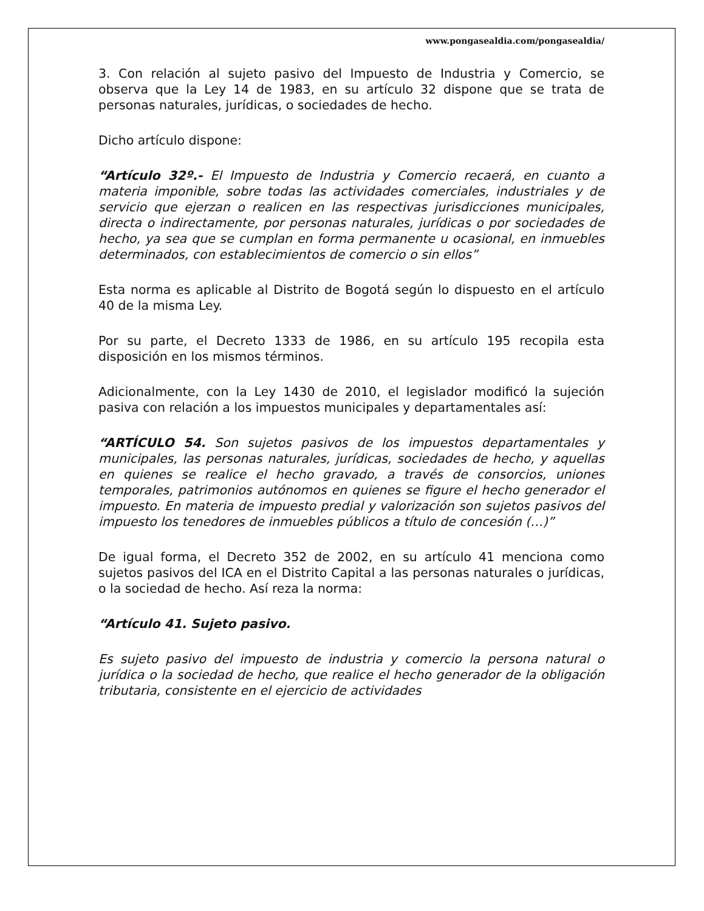www.pongasealdia.com/pongasealdia/
3. Con relación al sujeto pasivo del Impuesto de Industria y Comercio, se observa que la Ley 14 de 1983, en su artículo 32 dispone que se trata de personas naturales, jurídicas, o sociedades de hecho.
Dicho artículo dispone:
“Artículo 32º.- El Impuesto de Industria y Comercio recaerá, en cuanto a materia imponible, sobre todas las actividades comerciales, industriales y de servicio que ejerzan o realicen en las respectivas jurisdicciones municipales, directa o indirectamente, por personas naturales, jurídicas o por sociedades de hecho, ya sea que se cumplan en forma permanente u ocasional, en inmuebles determinados, con establecimientos de comercio o sin ellos”
Esta norma es aplicable al Distrito de Bogotá según lo dispuesto en el artículo 40 de la misma Ley.
Por su parte, el Decreto 1333 de 1986, en su artículo 195 recopila esta disposición en los mismos términos.
Adicionalmente, con la Ley 1430 de 2010, el legislador modificó la sujeción pasiva con relación a los impuestos municipales y departamentales así:
“ARTÍCULO 54. Son sujetos pasivos de los impuestos departamentales y municipales, las personas naturales, jurídicas, sociedades de hecho, y aquellas en quienes se realice el hecho gravado, a través de consorcios, uniones temporales, patrimonios autónomos en quienes se figure el hecho generador el impuesto. En materia de impuesto predial y valorización son sujetos pasivos del impuesto los tenedores de inmuebles públicos a título de concesión (…)”
De igual forma, el Decreto 352 de 2002, en su artículo 41 menciona como sujetos pasivos del ICA en el Distrito Capital a las personas naturales o jurídicas, o la sociedad de hecho. Así reza la norma:
“Artículo 41. Sujeto pasivo.
Es sujeto pasivo del impuesto de industria y comercio la persona natural o jurídica o la sociedad de hecho, que realice el hecho generador de la obligación tributaria, consistente en el ejercicio de actividades